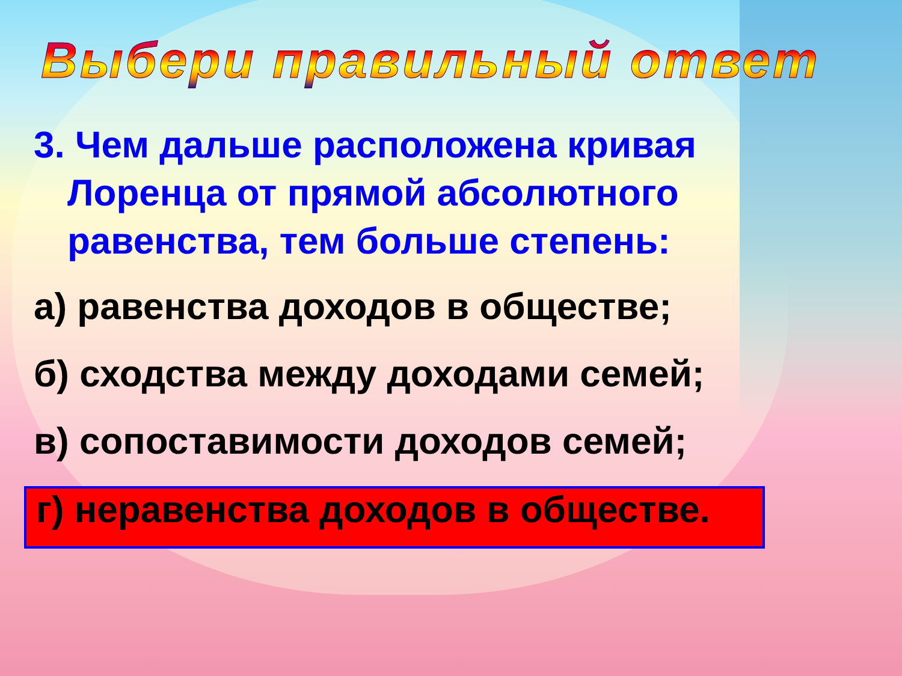Выбери правильный ответ
3. Чем дальше расположена кривая Лоренца от прямой абсолютного равенства, тем больше степень:
а) равенства доходов в обществе;
б) сходства между доходами семей;
в) сопоставимости доходов семей;
г) неравенства доходов в обществе.